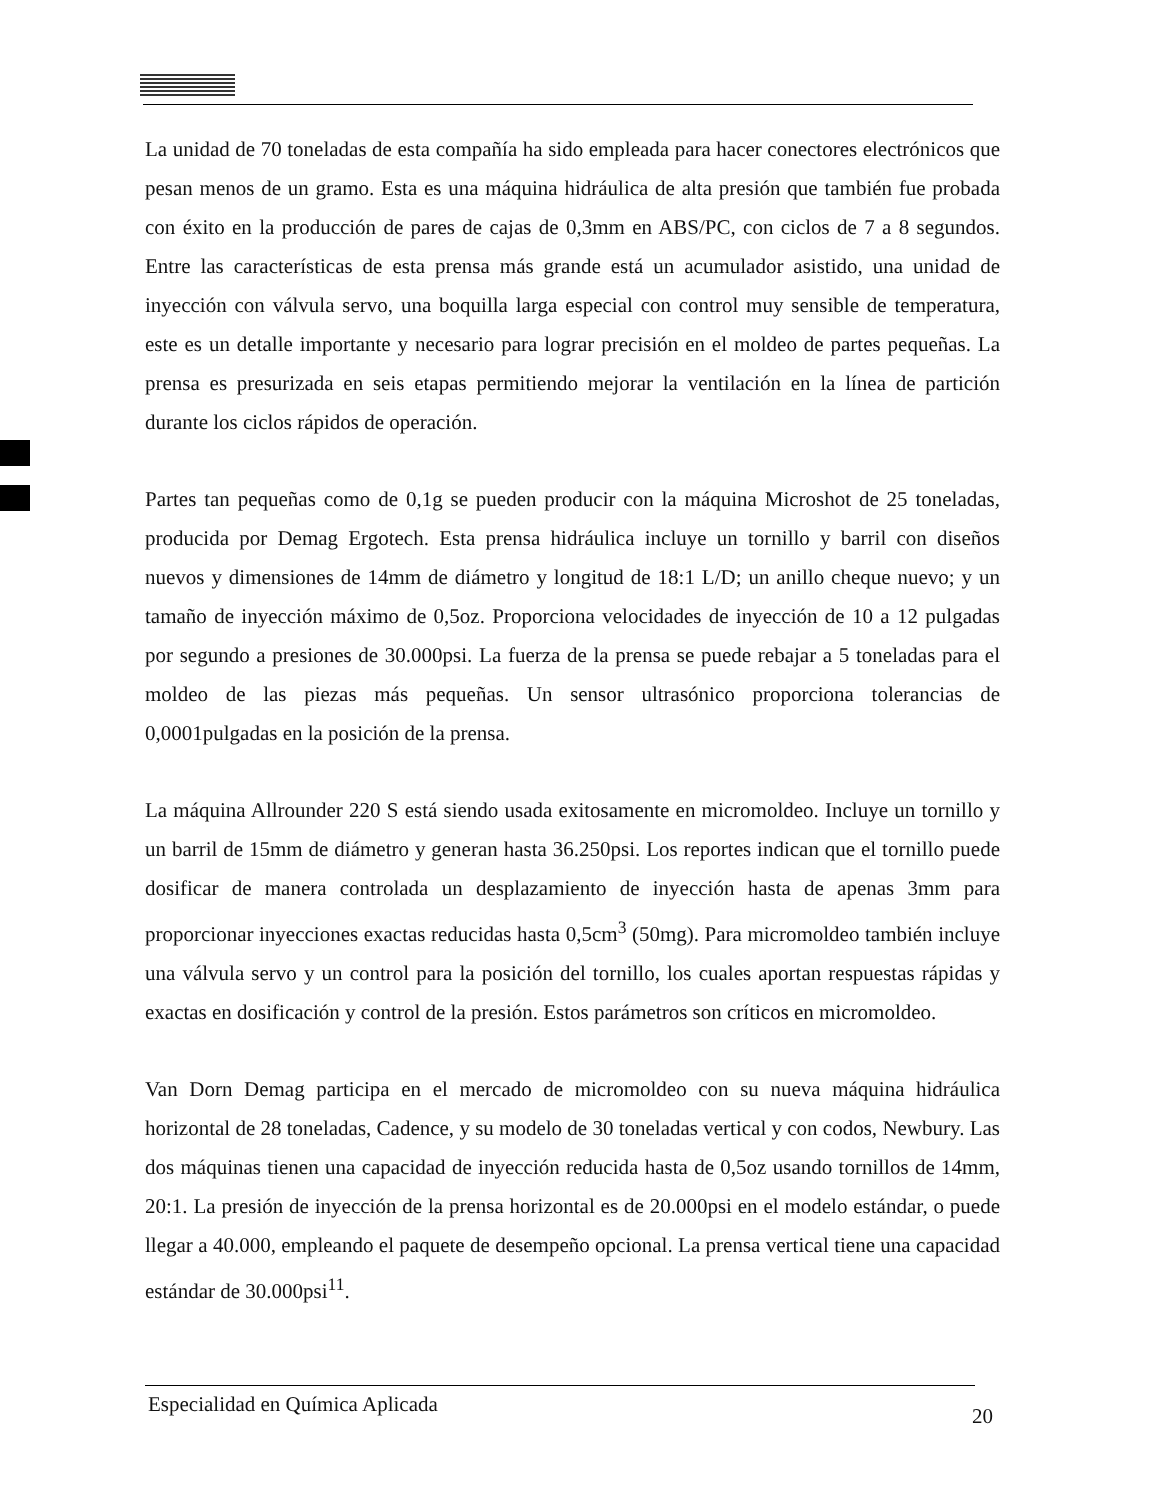La unidad de 70 toneladas de esta compañía ha sido empleada para hacer conectores electrónicos que pesan menos de un gramo. Esta es una máquina hidráulica de alta presión que también fue probada con éxito en la producción de pares de cajas de 0,3mm en ABS/PC, con ciclos de 7 a 8 segundos. Entre las características de esta prensa más grande está un acumulador asistido, una unidad de inyección con válvula servo, una boquilla larga especial con control muy sensible de temperatura, este es un detalle importante y necesario para lograr precisión en el moldeo de partes pequeñas. La prensa es presurizada en seis etapas permitiendo mejorar la ventilación en la línea de partición durante los ciclos rápidos de operación.
Partes tan pequeñas como de 0,1g se pueden producir con la máquina Microshot de 25 toneladas, producida por Demag Ergotech. Esta prensa hidráulica incluye un tornillo y barril con diseños nuevos y dimensiones de 14mm de diámetro y longitud de 18:1 L/D; un anillo cheque nuevo; y un tamaño de inyección máximo de 0,5oz. Proporciona velocidades de inyección de 10 a 12 pulgadas por segundo a presiones de 30.000psi. La fuerza de la prensa se puede rebajar a 5 toneladas para el moldeo de las piezas más pequeñas. Un sensor ultrasónico proporciona tolerancias de 0,0001pulgadas en la posición de la prensa.
La máquina Allrounder 220 S está siendo usada exitosamente en micromoldeo. Incluye un tornillo y un barril de 15mm de diámetro y generan hasta 36.250psi. Los reportes indican que el tornillo puede dosificar de manera controlada un desplazamiento de inyección hasta de apenas 3mm para proporcionar inyecciones exactas reducidas hasta 0,5cm<sup>3</sup> (50mg). Para micromoldeo también incluye una válvula servo y un control para la posición del tornillo, los cuales aportan respuestas rápidas y exactas en dosificación y control de la presión. Estos parámetros son críticos en micromoldeo.
Van Dorn Demag participa en el mercado de micromoldeo con su nueva máquina hidráulica horizontal de 28 toneladas, Cadence, y su modelo de 30 toneladas vertical y con codos, Newbury. Las dos máquinas tienen una capacidad de inyección reducida hasta de 0,5oz usando tornillos de 14mm, 20:1. La presión de inyección de la prensa horizontal es de 20.000psi en el modelo estándar, o puede llegar a 40.000, empleando el paquete de desempeño opcional. La prensa vertical tiene una capacidad estándar de 30.000psi<sup>11</sup>.
Especialidad en Química Aplicada 20